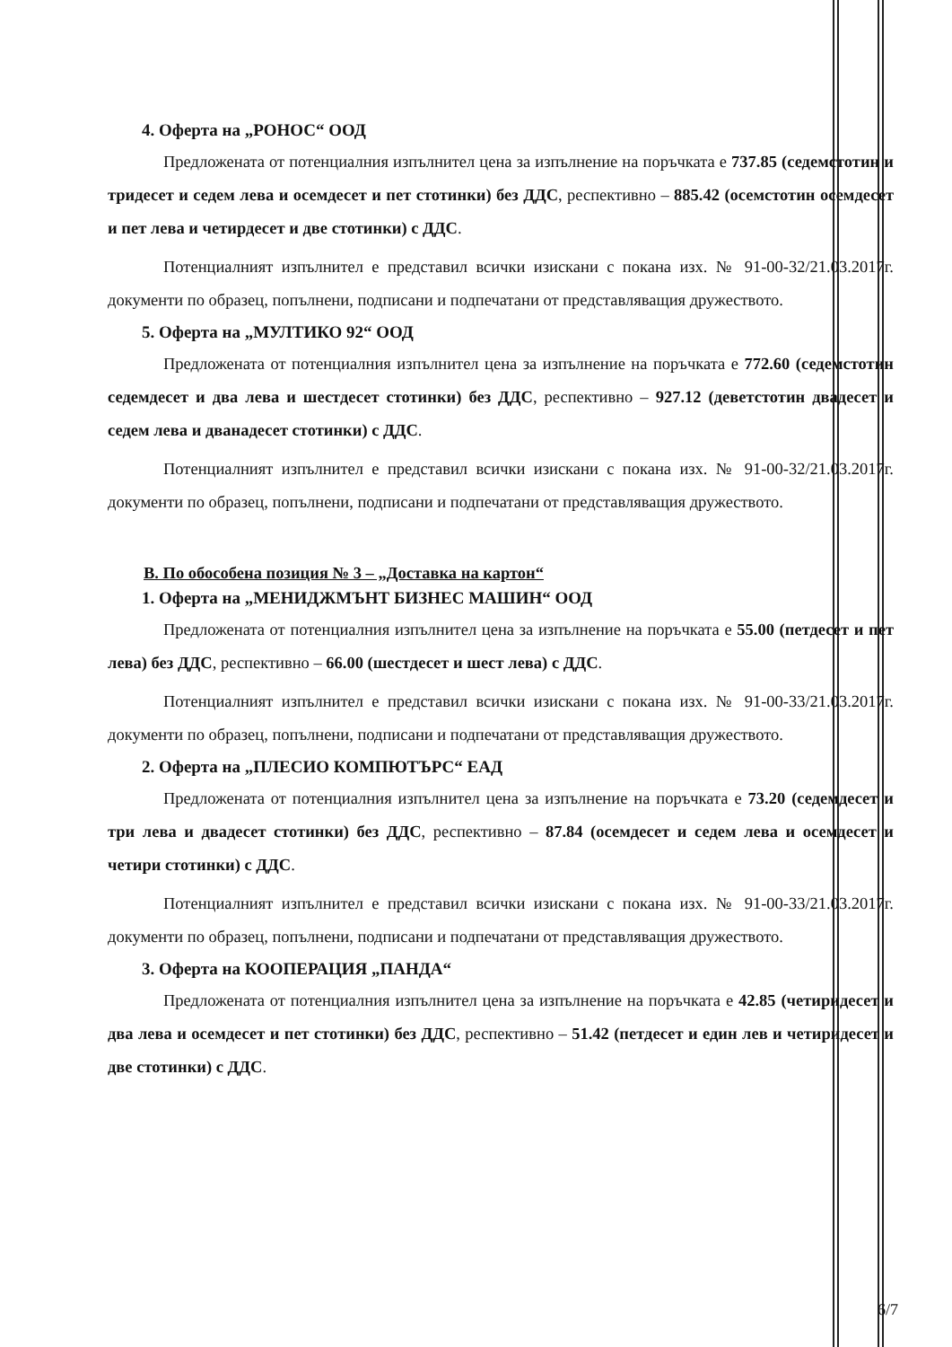4. Оферта на „РОНОС“ ООД
Предложената от потенциалния изпълнител цена за изпълнение на поръчката е 737.85 (седемстотин и тридесет и седем лева и осемдесет и пет стотинки) без ДДС, респективно – 885.42 (осемстотин осемдесет и пет лева и четирдесет и две стотинки) с ДДС.
Потенциалният изпълнител е представил всички изискани с покана изх. № 91-00-32/21.03.2017г. документи по образец, попълнени, подписани и подпечатани от представляващия дружеството.
5. Оферта на „МУЛТИКО 92“ ООД
Предложената от потенциалния изпълнител цена за изпълнение на поръчката е 772.60 (седемстотин седемдесет и два лева и шестдесет стотинки) без ДДС, респективно – 927.12 (деветстотин двадесет и седем лева и дванадесет стотинки) с ДДС.
Потенциалният изпълнител е представил всички изискани с покана изх. № 91-00-32/21.03.2017г. документи по образец, попълнени, подписани и подпечатани от представляващия дружеството.
В. По обособена позиция № 3 – „Доставка на картон“
1. Оферта на „МЕНИДЖМЪНТ БИЗНЕС МАШИН“ ООД
Предложената от потенциалния изпълнител цена за изпълнение на поръчката е 55.00 (петдесет и пет лева) без ДДС, респективно – 66.00 (шестдесет и шест лева) с ДДС.
Потенциалният изпълнител е представил всички изискани с покана изх. № 91-00-33/21.03.2017г. документи по образец, попълнени, подписани и подпечатани от представляващия дружеството.
2. Оферта на „ПЛЕСИО КОМПЮТЪРС“ ЕАД
Предложената от потенциалния изпълнител цена за изпълнение на поръчката е 73.20 (седемдесет и три лева и двадесет стотинки) без ДДС, респективно – 87.84 (осемдесет и седем лева и осемдесет и четири стотинки) с ДДС.
Потенциалният изпълнител е представил всички изискани с покана изх. № 91-00-33/21.03.2017г. документи по образец, попълнени, подписани и подпечатани от представляващия дружеството.
3. Оферта на КООПЕРАЦИЯ „ПАНДА“
Предложената от потенциалния изпълнител цена за изпълнение на поръчката е 42.85 (четиридесет и два лева и осемдесет и пет стотинки) без ДДС, респективно – 51.42 (петдесет и един лев и четиридесет и две стотинки) с ДДС.
6/7